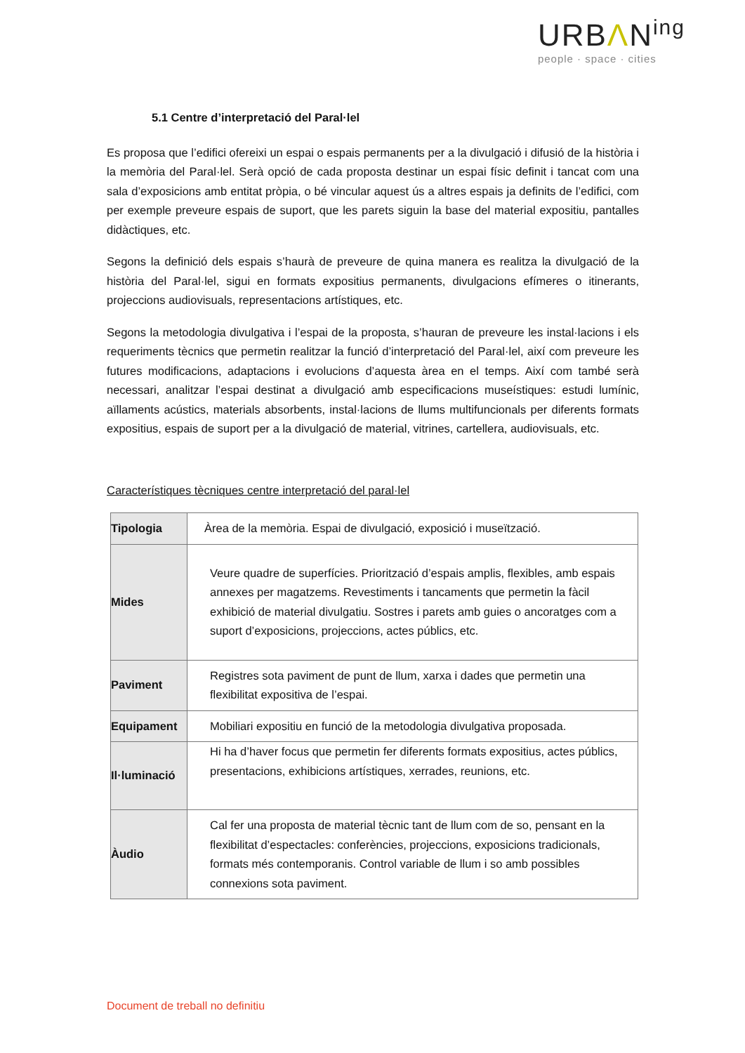URBΛN<sup>ing</sup>
people · space · cities
5.1 Centre d’interpretació del Paral·lel
Es proposa que l’edifici ofereixi un espai o espais permanents per a la divulgació i difusió de la història i la memòria del Paral·lel. Serà opció de cada proposta destinar un espai físic definit i tancat com una sala d’exposicions amb entitat pròpia, o bé vincular aquest ús a altres espais ja definits de l’edifici, com per exemple preveure espais de suport, que les parets siguin la base del material expositiu, pantalles didàctiques, etc.
Segons la definició dels espais s’haurà de preveure de quina manera es realitza la divulgació de la història del Paral·lel, sigui en formats expositius permanents, divulgacions efímeres o itinerants, projeccions audiovisuals, representacions artístiques, etc.
Segons la metodologia divulgativa i l’espai de la proposta, s’hauran de preveure les instal·lacions i els requeriments tècnics que permetin realitzar la funció d’interpretació del Paral·lel, així com preveure les futures modificacions, adaptacions i evolucions d’aquesta àrea en el temps. Així com també serà necessari, analitzar l’espai destinat a divulgació amb especificacions museístiques: estudi lumínic, aïllaments acústics, materials absorbents, instal·lacions de llums multifuncionals per diferents formats expositius, espais de suport per a la divulgació de material, vitrines, cartellera, audiovisuals, etc.
Característiques tècniques centre interpretació del paral·lel
| Tipologia | Àrea de la memòria. Espai de divulgació, exposició i museïtzació. |
| Mides | Veure quadre de superfícies. Priorització d’espais amplis, flexibles, amb espais annexes per magatzems. Revestiments i tancaments que permetin la fàcil exhibició de material divulgatiu. Sostres i parets amb guies o ancoratges com a suport d’exposicions, projeccions, actes públics, etc. |
| Paviment | Registres sota paviment de punt de llum, xarxa i dades que permetin una flexibilitat expositiva de l’espai. |
| Equipament | Mobiliari expositiu en funció de la metodologia divulgativa proposada. |
| Il·luminació | Hi ha d’haver focus que permetin fer diferents formats expositius, actes públics, presentacions, exhibicions artístiques, xerrades, reunions, etc. |
| Àudio | Cal fer una proposta de material tècnic tant de llum com de so, pensant en la flexibilitat d’espectacles: conferències, projeccions, exposicions tradicionals, formats més contemporanis. Control variable de llum i so amb possibles connexions sota paviment. |
Document de treball no definitiu